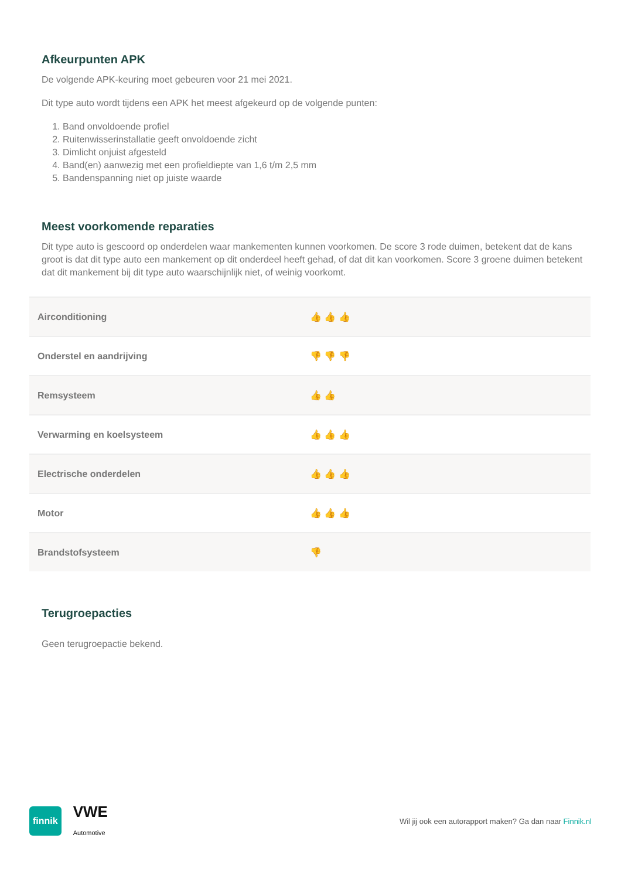Afkeurpunten APK
De volgende APK-keuring moet gebeuren voor 21 mei 2021.
Dit type auto wordt tijdens een APK het meest afgekeurd op de volgende punten:
1. Band onvoldoende profiel
2. Ruitenwisserinstallatie geeft onvoldoende zicht
3. Dimlicht onjuist afgesteld
4. Band(en) aanwezig met een profieldiepte van 1,6 t/m 2,5 mm
5. Bandenspanning niet op juiste waarde
Meest voorkomende reparaties
Dit type auto is gescoord op onderdelen waar mankementen kunnen voorkomen. De score 3 rode duimen, betekent dat de kans groot is dat dit type auto een mankement op dit onderdeel heeft gehad, of dat dit kan voorkomen. Score 3 groene duimen betekent dat dit mankement bij dit type auto waarschijnlijk niet, of weinig voorkomt.
| Airconditioning | 👍 👍 👍 |
| Onderstel en aandrijving | 👎 👎 👎 |
| Remsysteem | 👍 👍 |
| Verwarming en koelsysteem | 👍 👍 👍 |
| Electrische onderdelen | 👍 👍 👍 |
| Motor | 👍 👍 👍 |
| Brandstofsysteem | 👎 |
Terugroepacties
Geen terugroepactie bekend.
finnik VWE
Automotive
Wil jij ook een autorapport maken? Ga dan naar Finnik.nl